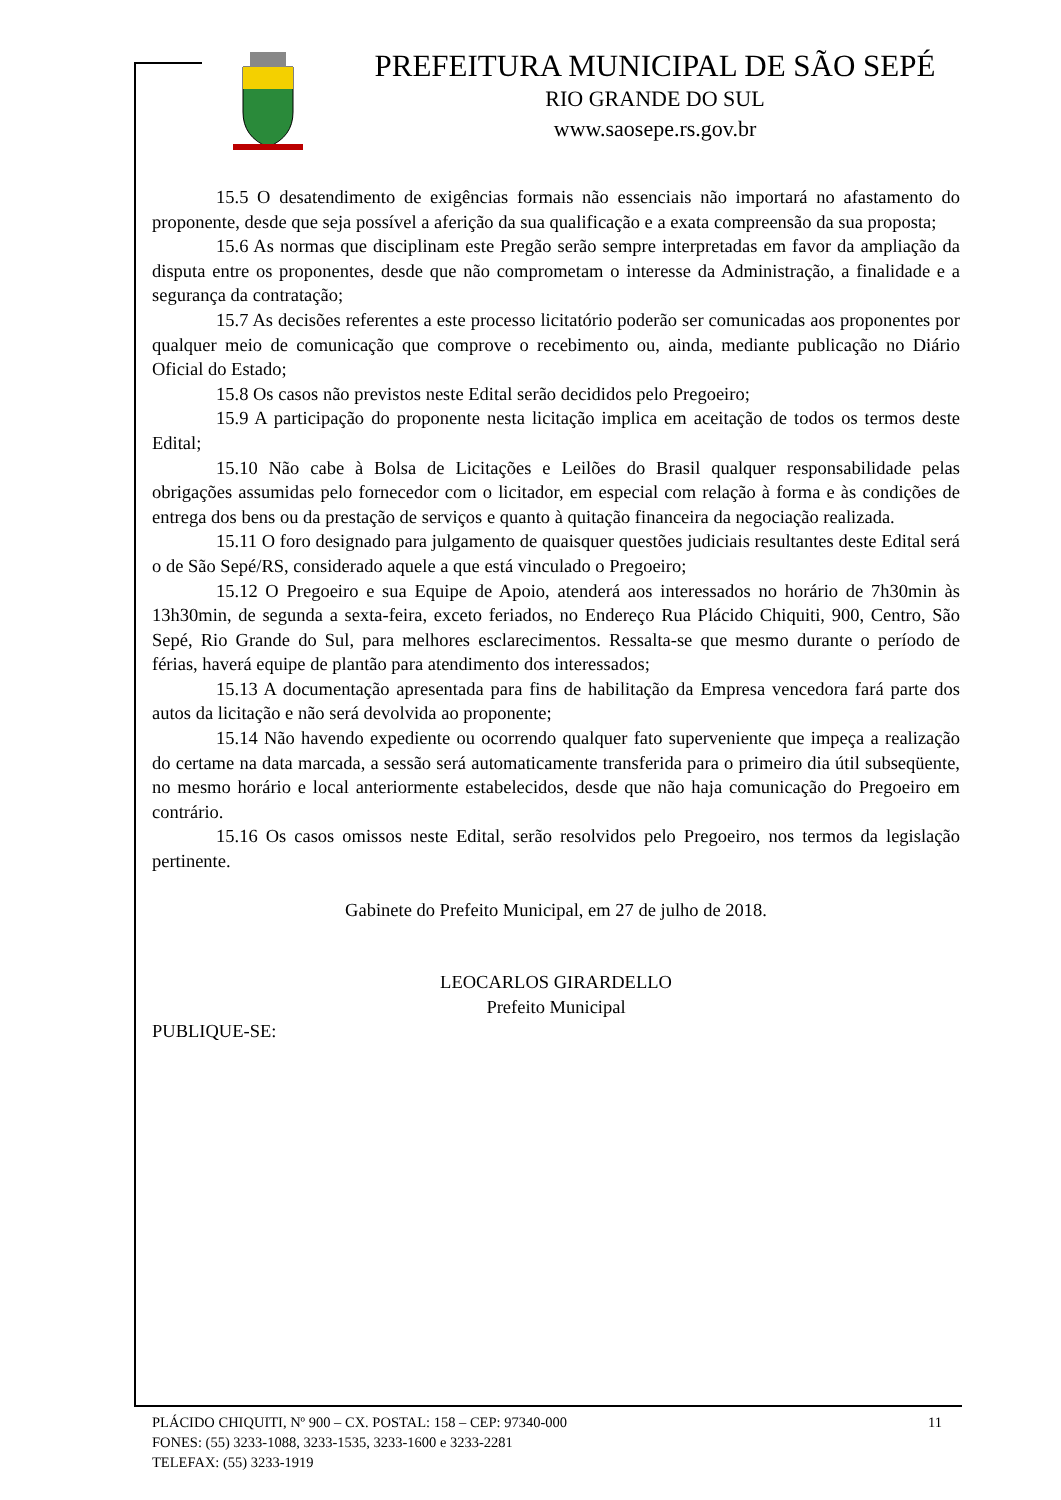PREFEITURA MUNICIPAL DE SÃO SEPÉ
RIO GRANDE DO SUL
www.saosepe.rs.gov.br
15.5 O desatendimento de exigências formais não essenciais não importará no afastamento do proponente, desde que seja possível a aferição da sua qualificação e a exata compreensão da sua proposta;
15.6 As normas que disciplinam este Pregão serão sempre interpretadas em favor da ampliação da disputa entre os proponentes, desde que não comprometam o interesse da Administração, a finalidade e a segurança da contratação;
15.7 As decisões referentes a este processo licitatório poderão ser comunicadas aos proponentes por qualquer meio de comunicação que comprove o recebimento ou, ainda, mediante publicação no Diário Oficial do Estado;
15.8 Os casos não previstos neste Edital serão decididos pelo Pregoeiro;
15.9 A participação do proponente nesta licitação implica em aceitação de todos os termos deste Edital;
15.10 Não cabe à Bolsa de Licitações e Leilões do Brasil qualquer responsabilidade pelas obrigações assumidas pelo fornecedor com o licitador, em especial com relação à forma e às condições de entrega dos bens ou da prestação de serviços e quanto à quitação financeira da negociação realizada.
15.11 O foro designado para julgamento de quaisquer questões judiciais resultantes deste Edital será o de São Sepé/RS, considerado aquele a que está vinculado o Pregoeiro;
15.12 O Pregoeiro e sua Equipe de Apoio, atenderá aos interessados no horário de 7h30min às 13h30min, de segunda a sexta-feira, exceto feriados, no Endereço Rua Plácido Chiquiti, 900, Centro, São Sepé, Rio Grande do Sul, para melhores esclarecimentos. Ressalta-se que mesmo durante o período de férias, haverá equipe de plantão para atendimento dos interessados;
15.13 A documentação apresentada para fins de habilitação da Empresa vencedora fará parte dos autos da licitação e não será devolvida ao proponente;
15.14 Não havendo expediente ou ocorrendo qualquer fato superveniente que impeça a realização do certame na data marcada, a sessão será automaticamente transferida para o primeiro dia útil subseqüente, no mesmo horário e local anteriormente estabelecidos, desde que não haja comunicação do Pregoeiro em contrário.
15.16 Os casos omissos neste Edital, serão resolvidos pelo Pregoeiro, nos termos da legislação pertinente.
Gabinete do Prefeito Municipal, em 27 de julho de 2018.
LEOCARLOS GIRARDELLO
Prefeito Municipal
PUBLIQUE-SE:
11 PLÁCIDO CHIQUITI, Nº 900 – CX. POSTAL: 158 – CEP: 97340-000
FONES: (55) 3233-1088, 3233-1535, 3233-1600 e 3233-2281
TELEFAX: (55) 3233-1919